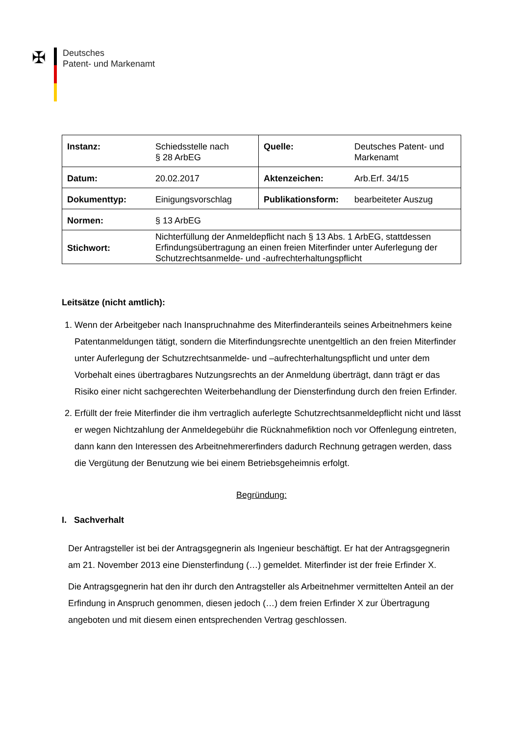✠
Deutsches
Patent- und Markenamt
| Instanz: | Schiedsstelle nach § 28 ArbEG | Quelle: | Deutsches Patent- und Markenamt |
| Datum: | 20.02.2017 | Aktenzeichen: | Arb.Erf. 34/15 |
| Dokumenttyp: | Einigungsvorschlag | Publikationsform: | bearbeiteter Auszug |
| Normen: | § 13 ArbEG | | |
| Stichwort: | Nichterfüllung der Anmeldepflicht nach § 13 Abs. 1 ArbEG, stattdessen Erfindungsübertragung an einen freien Miterfinder unter Auferlegung der Schutzrechtsanmelde- und -aufrechterhaltungspflicht | | |
Leitsätze (nicht amtlich):
1. Wenn der Arbeitgeber nach Inanspruchnahme des Miterfinderanteils seines Arbeitnehmers keine Patentanmeldungen tätigt, sondern die Miterfindungsrechte unentgeltlich an den freien Miterfinder unter Auferlegung der Schutzrechtsanmelde- und –aufrechterhaltungspflicht und unter dem Vorbehalt eines übertragbares Nutzungsrechts an der Anmeldung überträgt, dann trägt er das Risiko einer nicht sachgerechten Weiterbehandlung der Diensterfindung durch den freien Erfinder.
2. Erfüllt der freie Miterfinder die ihm vertraglich auferlegte Schutzrechtsanmeldepflicht nicht und lässt er wegen Nichtzahlung der Anmeldegebühr die Rücknahmefiktion noch vor Offenlegung eintreten, dann kann den Interessen des Arbeitnehmererfinders dadurch Rechnung getragen werden, dass die Vergütung der Benutzung wie bei einem Betriebsgeheimnis erfolgt.
Begründung:
I. Sachverhalt
Der Antragsteller ist bei der Antragsgegnerin als Ingenieur beschäftigt. Er hat der Antragsgegnerin am 21. November 2013 eine Diensterfindung (…) gemeldet. Miterfinder ist der freie Erfinder X.
Die Antragsgegnerin hat den ihr durch den Antragsteller als Arbeitnehmer vermittelten Anteil an der Erfindung in Anspruch genommen, diesen jedoch (…) dem freien Erfinder X zur Übertragung angeboten und mit diesem einen entsprechenden Vertrag geschlossen.